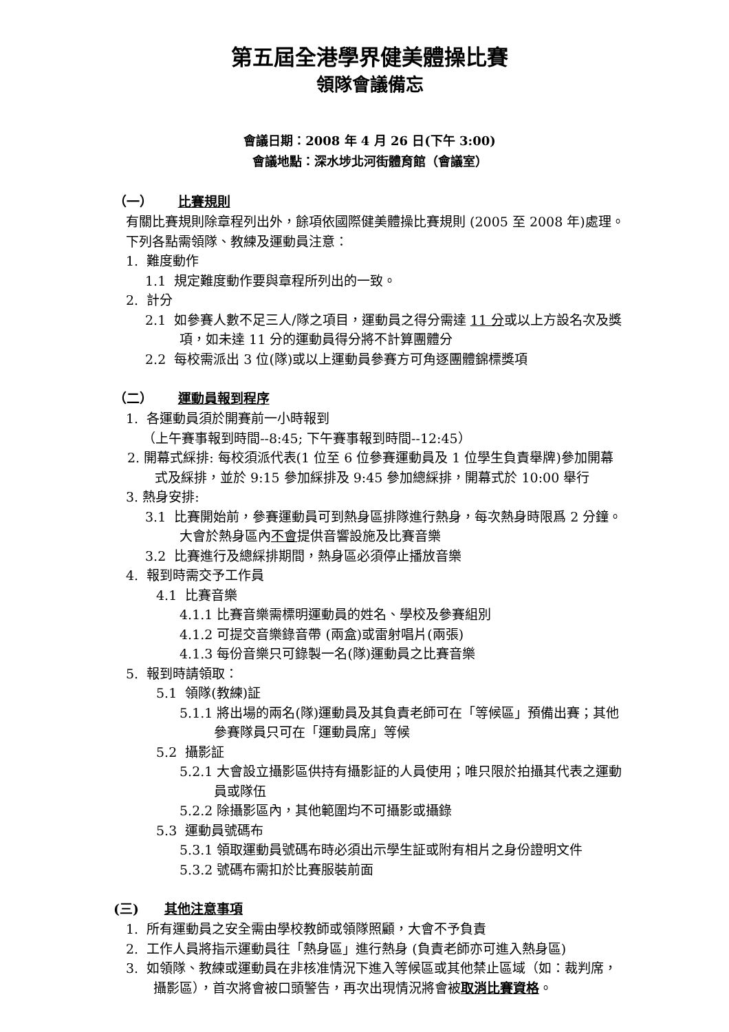第五屆全港學界健美體操比賽
領隊會議備忘
會議日期：2008 年 4 月 26 日(下午 3:00)
會議地點：深水埗北河街體育館（會議室）
（一） 比賽規則
有關比賽規則除章程列出外，餘項依國際健美體操比賽規則 (2005 至 2008 年)處理。下列各點需領隊、教練及運動員注意：
1. 難度動作
1.1 規定難度動作要與章程所列出的一致。
2. 計分
2.1 如參賽人數不足三人/隊之項目，運動員之得分需達 11 分或以上方設名次及獎項，如未達 11 分的運動員得分將不計算團體分
2.2 每校需派出 3 位(隊)或以上運動員參賽方可角逐團體錦標獎項
（二） 運動員報到程序
1. 各運動員須於開賽前一小時報到
（上午賽事報到時間--8:45; 下午賽事報到時間--12:45）
2. 開幕式綵排: 每校須派代表(1 位至 6 位參賽運動員及 1 位學生負責舉牌)參加開幕式及綵排，並於 9:15 參加綵排及 9:45 參加總綵排，開幕式於 10:00 舉行
3. 熱身安排:
3.1 比賽開始前，參賽運動員可到熱身區排隊進行熱身，每次熱身時限爲 2 分鐘。大會於熱身區內不會提供音響設施及比賽音樂
3.2 比賽進行及總綵排期間，熱身區必須停止播放音樂
4. 報到時需交予工作員
4.1 比賽音樂
4.1.1 比賽音樂需標明運動員的姓名、學校及參賽組別
4.1.2 可提交音樂錄音帶 (兩盒)或雷射唱片(兩張)
4.1.3 每份音樂只可錄製一名(隊)運動員之比賽音樂
5. 報到時請領取：
5.1 領隊(教練)証
5.1.1 將出場的兩名(隊)運動員及其負責老師可在「等候區」預備出賽；其他參賽隊員只可在「運動員席」等候
5.2 攝影証
5.2.1 大會設立攝影區供持有攝影証的人員使用；唯只限於拍攝其代表之運動員或隊伍
5.2.2 除攝影區內，其他範圍均不可攝影或攝錄
5.3 運動員號碼布
5.3.1 領取運動員號碼布時必須出示學生証或附有相片之身份證明文件
5.3.2 號碼布需扣於比賽服裝前面
(三) 其他注意事項
1. 所有運動員之安全需由學校教師或領隊照顧，大會不予負責
2. 工作人員將指示運動員往「熱身區」進行熱身 (負責老師亦可進入熱身區)
3. 如領隊、教練或運動員在非核准情況下進入等候區或其他禁止區域（如：裁判席，攝影區），首次將會被口頭警告，再次出現情況將會被取消比賽資格。